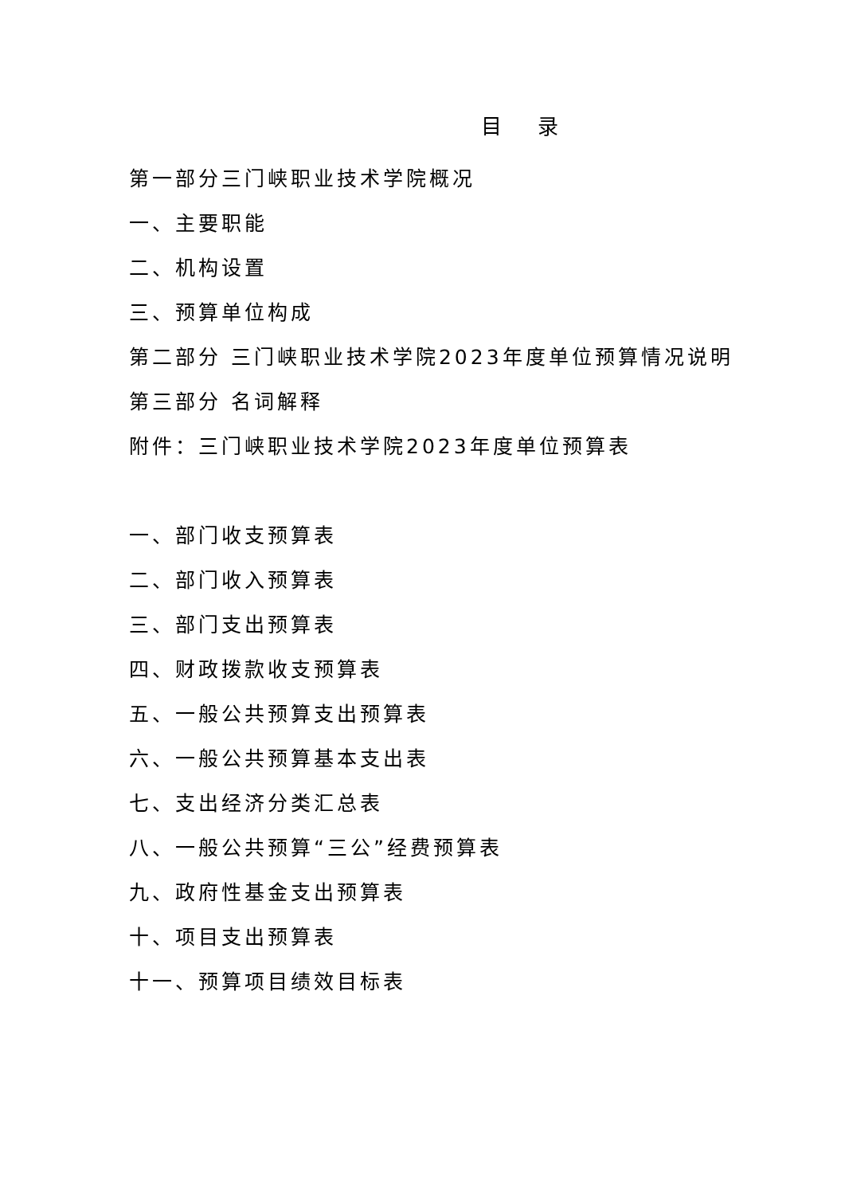目 录
第一部分三门峡职业技术学院概况
一、主要职能
二、机构设置
三、预算单位构成
第二部分 三门峡职业技术学院2023年度单位预算情况说明
第三部分 名词解释
附件：三门峡职业技术学院2023年度单位预算表
一、部门收支预算表
二、部门收入预算表
三、部门支出预算表
四、财政拨款收支预算表
五、一般公共预算支出预算表
六、一般公共预算基本支出表
七、支出经济分类汇总表
八、一般公共预算“三公”经费预算表
九、政府性基金支出预算表
十、项目支出预算表
十一、预算项目绩效目标表